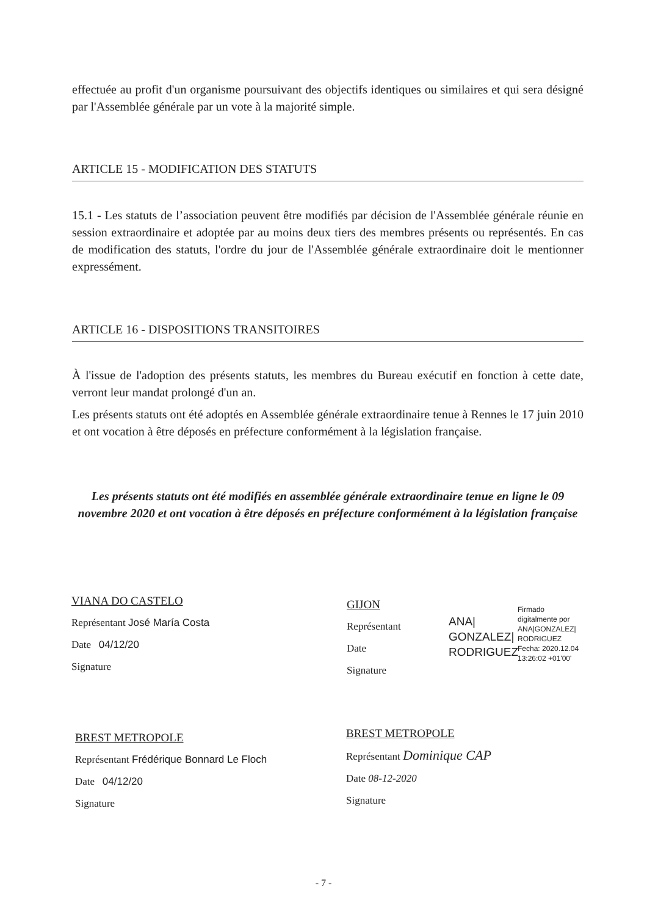effectuée au profit d'un organisme poursuivant des objectifs identiques ou similaires et qui sera désigné par l'Assemblée générale par un vote à la majorité simple.
ARTICLE 15 - MODIFICATION DES STATUTS
15.1 - Les statuts de l’association peuvent être modifiés par décision de l'Assemblée générale réunie en session extraordinaire et adoptée par au moins deux tiers des membres présents ou représentés. En cas de modification des statuts, l'ordre du jour de l'Assemblée générale extraordinaire doit le mentionner expressément.
ARTICLE 16 - DISPOSITIONS TRANSITOIRES
À l'issue de l'adoption des présents statuts, les membres du Bureau exécutif en fonction à cette date, verront leur mandat prolongé d'un an.
Les présents statuts ont été adoptés en Assemblée générale extraordinaire tenue à Rennes le 17 juin 2010 et ont vocation à être déposés en préfecture conformément à la législation française.
Les présents statuts ont été modifiés en assemblée générale extraordinaire tenue en ligne le 09 novembre 2020 et ont vocation à être déposés en préfecture conformément à la législation française
VIANA DO CASTELO
Représentant José María Costa
Date 04/12/20
Signature
GIJON
Représentant
Date
Signature
ANA|
GONZALEZ|
RODRIGUEZ
Firmado
digitalmente por
ANA|GONZALEZ|
RODRIGUEZ
Fecha: 2020.12.04
13:26:02 +01'00'
BREST METROPOLE
Représentant Frédérique Bonnard Le Floch
Date 04/12/20
Signature
BREST METROPOLE
Représentant Dominique CAP
Date 08-12-2020
Signature
- 7 -